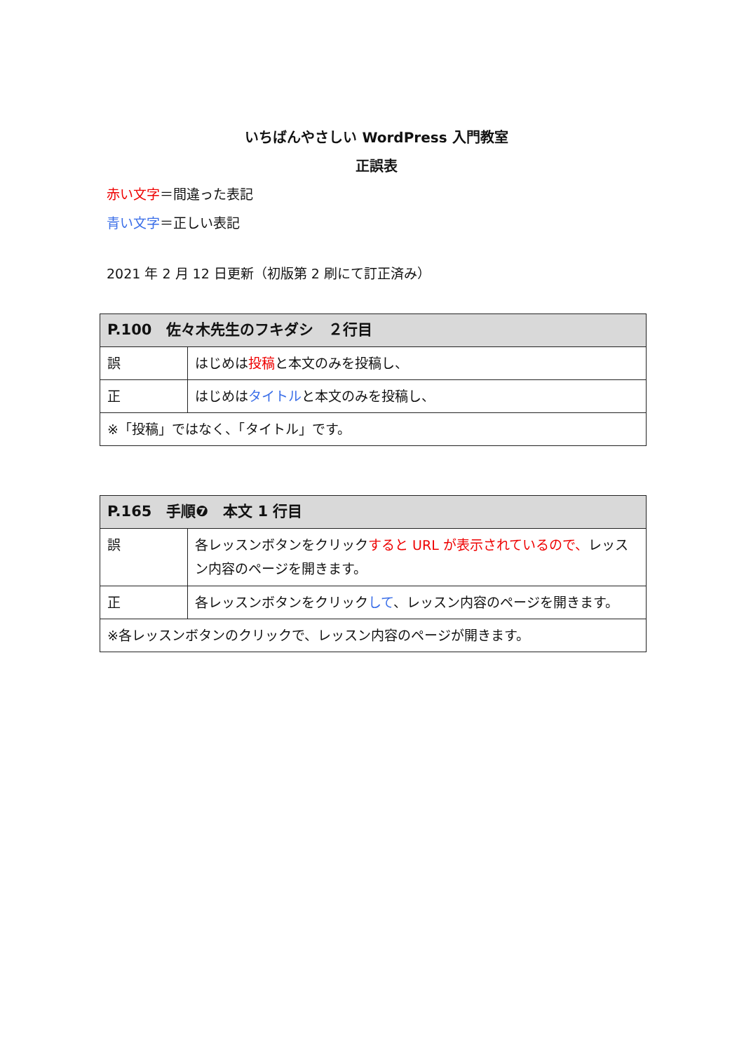いちばんやさしい WordPress 入門教室
正誤表
赤い文字＝間違った表記
青い文字＝正しい表記
2021 年 2 月 12 日更新（初版第 2 刷にて訂正済み）
| P.100 佐々木先生のフキダシ ２行目 | |
| --- | --- |
| 誤 | はじめは 投稿 と本文のみを投稿し、 |
| 正 | はじめは タイトル と本文のみを投稿し、 |
| ※「投稿」ではなく、「タイトル」です。 | |
| P.165 手順❼ 本文 1 行目 | |
| --- | --- |
| 誤 | 各レッスンボタンをクリック すると URL が表示されているので、 レッスン内容のページを開きます。 |
| 正 | 各レッスンボタンをクリック して 、レッスン内容のページを開きます。 |
| ※各レッスンボタンのクリックで、レッスン内容のページが開きます。 | |